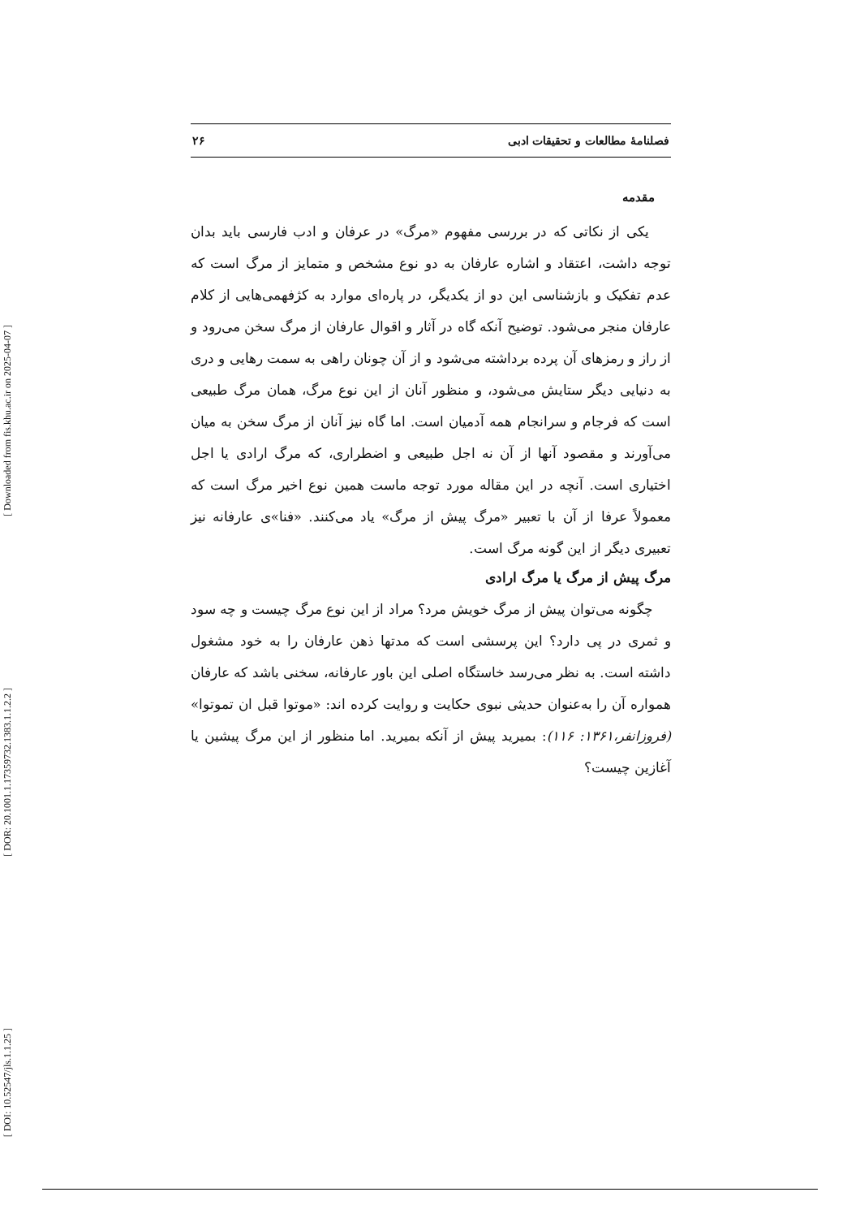[ Downloaded from fis.khu.ac.ir on 2025-04-07 ]
[ DOR: 20.1001.1.17359732.1383.1.1.2.2 ]
[ DOI: 10.52547/jls.1.1.25 ]
فصلنامهٔ مطالعات و تحقیقات ادبی ۲۶
مقدمه
یکی از نکاتی که در بررسی مفهوم «مرگ» در عرفان و ادب فارسی باید بدان توجه داشت، اعتقاد و اشاره عارفان به دو نوع مشخص و متمایز از مرگ است که عدم تفکیک و بازشناسی این دو از یکدیگر، در پاره‌ای موارد به کژفهمی‌هایی از کلام عارفان منجر می‌شود. توضیح آنکه گاه در آثار و اقوال عارفان از مرگ سخن می‌رود و از راز و رمزهای آن پرده برداشته می‌شود و از آن چونان راهی به سمت رهایی و دری به دنیایی دیگر ستایش می‌شود، و منظور آنان از این نوع مرگ، همان مرگ طبیعی است که فرجام و سرانجام همه آدمیان است. اما گاه نیز آنان از مرگ سخن به میان می‌آورند و مقصود آنها از آن نه اجل طبیعی و اضطراری، که مرگ ارادی یا اجل اختیاری است. آنچه در این مقاله مورد توجه ماست همین نوع اخیر مرگ است که معمولاً عرفا از آن با تعبیر «مرگ پیش از مرگ» یاد می‌کنند. «فنا»ی عارفانه نیز تعبیری دیگر از این گونه مرگ است.
مرگ پیش از مرگ یا مرگ ارادی
چگونه می‌توان پیش از مرگ خویش مرد؟ مراد از این نوع مرگ چیست و چه سود و ثمری در پی دارد؟ این پرسشی است که مدتها ذهن عارفان را به خود مشغول داشته است. به نظر می‌رسد خاستگاه اصلی این باور عارفانه، سخنی باشد که عارفان همواره آن را به‌عنوان حدیثی نبوی حکایت و روایت کرده اند: «موتوا قبل ان تموتوا» (فروزانفر،۱۳۶۱: ۱۱۶): بمیرید پیش از آنکه بمیرید. اما منظور از این مرگ پیشین یا آغازین چیست؟